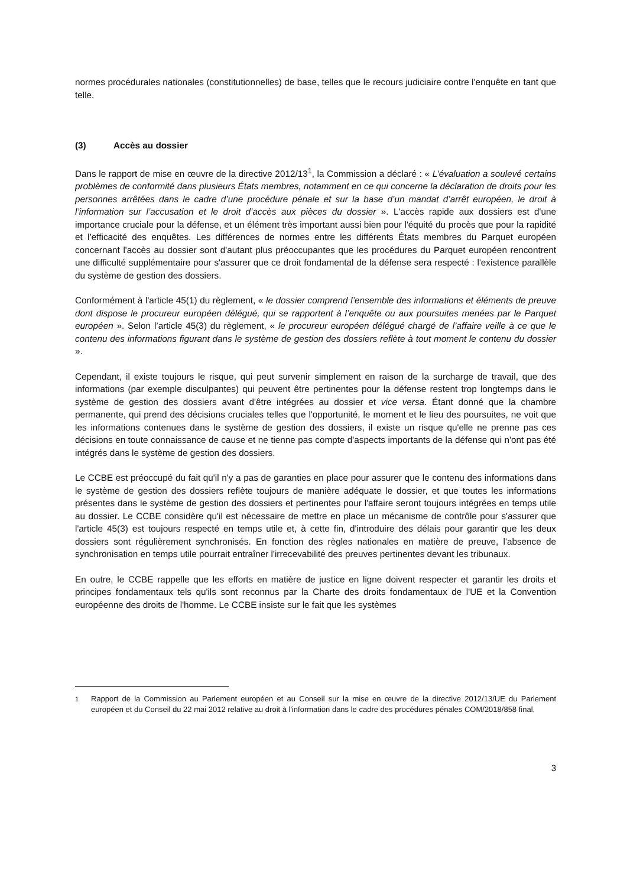normes procédurales nationales (constitutionnelles) de base, telles que le recours judiciaire contre l'enquête en tant que telle.
(3) Accès au dossier
Dans le rapport de mise en œuvre de la directive 2012/13<sup>1</sup>, la Commission a déclaré : « L’évaluation a soulevé certains problèmes de conformité dans plusieurs États membres, notamment en ce qui concerne la déclaration de droits pour les personnes arrêtées dans le cadre d’une procédure pénale et sur la base d’un mandat d’arrêt européen, le droit à l’information sur l’accusation et le droit d’accès aux pièces du dossier ». L'accès rapide aux dossiers est d'une importance cruciale pour la défense, et un élément très important aussi bien pour l'équité du procès que pour la rapidité et l’efficacité des enquêtes. Les différences de normes entre les différents États membres du Parquet européen concernant l'accès au dossier sont d'autant plus préoccupantes que les procédures du Parquet européen rencontrent une difficulté supplémentaire pour s'assurer que ce droit fondamental de la défense sera respecté : l'existence parallèle du système de gestion des dossiers.
Conformément à l'article 45(1) du règlement, « le dossier comprend l’ensemble des informations et éléments de preuve dont dispose le procureur européen délégué, qui se rapportent à l’enquête ou aux poursuites menées par le Parquet européen ». Selon l’article 45(3) du règlement, « le procureur européen délégué chargé de l’affaire veille à ce que le contenu des informations figurant dans le système de gestion des dossiers reflète à tout moment le contenu du dossier ».
Cependant, il existe toujours le risque, qui peut survenir simplement en raison de la surcharge de travail, que des informations (par exemple disculpantes) qui peuvent être pertinentes pour la défense restent trop longtemps dans le système de gestion des dossiers avant d'être intégrées au dossier et vice versa. Étant donné que la chambre permanente, qui prend des décisions cruciales telles que l'opportunité, le moment et le lieu des poursuites, ne voit que les informations contenues dans le système de gestion des dossiers, il existe un risque qu'elle ne prenne pas ces décisions en toute connaissance de cause et ne tienne pas compte d'aspects importants de la défense qui n'ont pas été intégrés dans le système de gestion des dossiers.
Le CCBE est préoccupé du fait qu'il n'y a pas de garanties en place pour assurer que le contenu des informations dans le système de gestion des dossiers reflète toujours de manière adéquate le dossier, et que toutes les informations présentes dans le système de gestion des dossiers et pertinentes pour l'affaire seront toujours intégrées en temps utile au dossier. Le CCBE considère qu'il est nécessaire de mettre en place un mécanisme de contrôle pour s'assurer que l'article 45(3) est toujours respecté en temps utile et, à cette fin, d'introduire des délais pour garantir que les deux dossiers sont régulièrement synchronisés. En fonction des règles nationales en matière de preuve, l'absence de synchronisation en temps utile pourrait entraîner l'irrecevabilité des preuves pertinentes devant les tribunaux.
En outre, le CCBE rappelle que les efforts en matière de justice en ligne doivent respecter et garantir les droits et principes fondamentaux tels qu'ils sont reconnus par la Charte des droits fondamentaux de l'UE et la Convention européenne des droits de l'homme. Le CCBE insiste sur le fait que les systèmes
<sup>1</sup> Rapport de la Commission au Parlement européen et au Conseil sur la mise en œuvre de la directive 2012/13/UE du Parlement européen et du Conseil du 22 mai 2012 relative au droit à l'information dans le cadre des procédures pénales COM/2018/858 final.
3